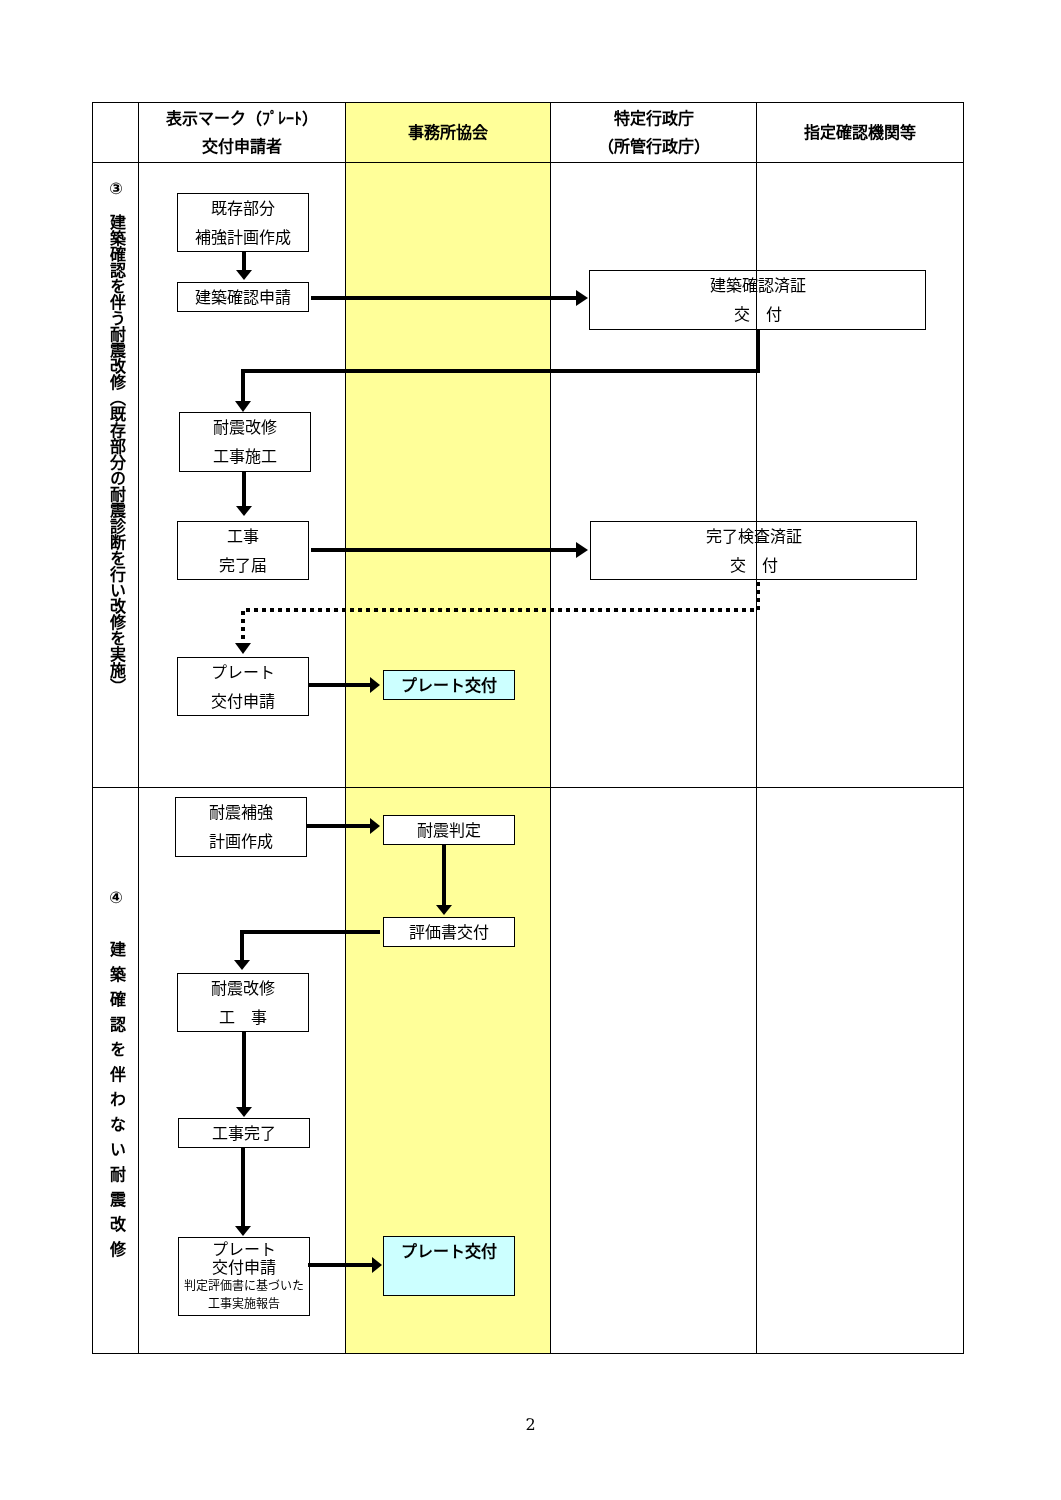| | 表示マーク（ﾌﾟﾚｰﾄ） 交付申請者 | 事務所協会 | 特定行政庁 （所管行政庁） | 指定確認機関等 |
| --- | --- | --- | --- | --- |
| ③ 建築確認を伴う耐震改修（既存部分の耐震診断を行い改修を実施） | 既存部分 補強計画作成 建築確認申請 耐震改修 工事施工 工事 完了届 プレート 交付申請 | プレート交付 | 建築確認済証 交 付 完了検査済証 交 付 | |
| ④ 建築確認を伴わない耐震改修 | 耐震補強 計画作成 耐震改修 工 事 工事完了 プレート 交付申請 判定評価書に基づいた工事実施報告 | 耐震判定 評価書交付 プレート交付 | | |
2